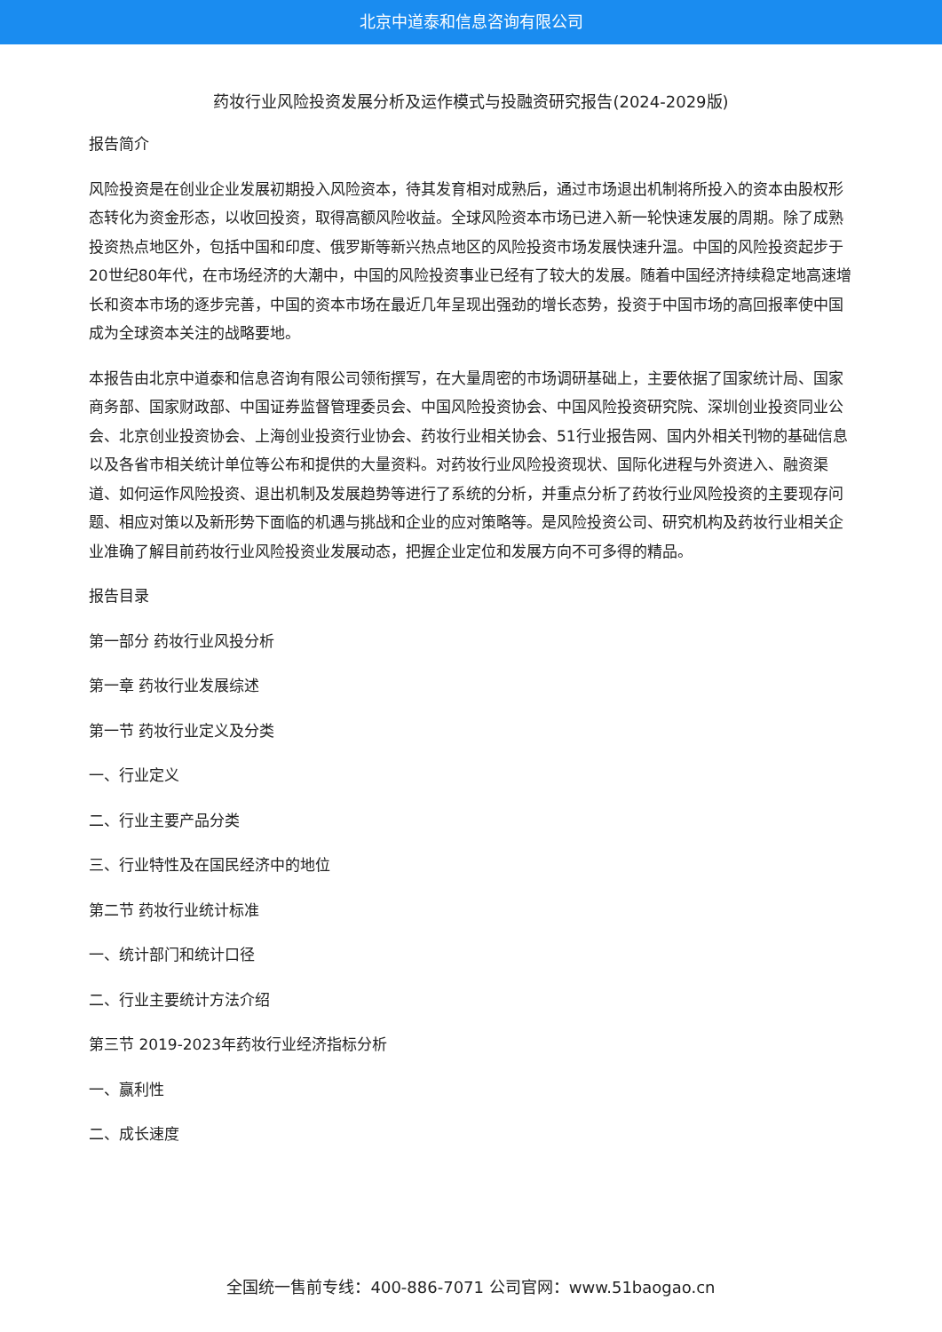北京中道泰和信息咨询有限公司
药妆行业风险投资发展分析及运作模式与投融资研究报告(2024-2029版)
报告简介
风险投资是在创业企业发展初期投入风险资本，待其发育相对成熟后，通过市场退出机制将所投入的资本由股权形态转化为资金形态，以收回投资，取得高额风险收益。全球风险资本市场已进入新一轮快速发展的周期。除了成熟投资热点地区外，包括中国和印度、俄罗斯等新兴热点地区的风险投资市场发展快速升温。中国的风险投资起步于20世纪80年代，在市场经济的大潮中，中国的风险投资事业已经有了较大的发展。随着中国经济持续稳定地高速增长和资本市场的逐步完善，中国的资本市场在最近几年呈现出强劲的增长态势，投资于中国市场的高回报率使中国成为全球资本关注的战略要地。
本报告由北京中道泰和信息咨询有限公司领衔撰写，在大量周密的市场调研基础上，主要依据了国家统计局、国家商务部、国家财政部、中国证券监督管理委员会、中国风险投资协会、中国风险投资研究院、深圳创业投资同业公会、北京创业投资协会、上海创业投资行业协会、药妆行业相关协会、51行业报告网、国内外相关刊物的基础信息以及各省市相关统计单位等公布和提供的大量资料。对药妆行业风险投资现状、国际化进程与外资进入、融资渠道、如何运作风险投资、退出机制及发展趋势等进行了系统的分析，并重点分析了药妆行业风险投资的主要现存问题、相应对策以及新形势下面临的机遇与挑战和企业的应对策略等。是风险投资公司、研究机构及药妆行业相关企业准确了解目前药妆行业风险投资业发展动态，把握企业定位和发展方向不可多得的精品。
报告目录
第一部分 药妆行业风投分析
第一章 药妆行业发展综述
第一节 药妆行业定义及分类
一、行业定义
二、行业主要产品分类
三、行业特性及在国民经济中的地位
第二节 药妆行业统计标准
一、统计部门和统计口径
二、行业主要统计方法介绍
第三节 2019-2023年药妆行业经济指标分析
一、赢利性
二、成长速度
全国统一售前专线：400-886-7071 公司官网：www.51baogao.cn